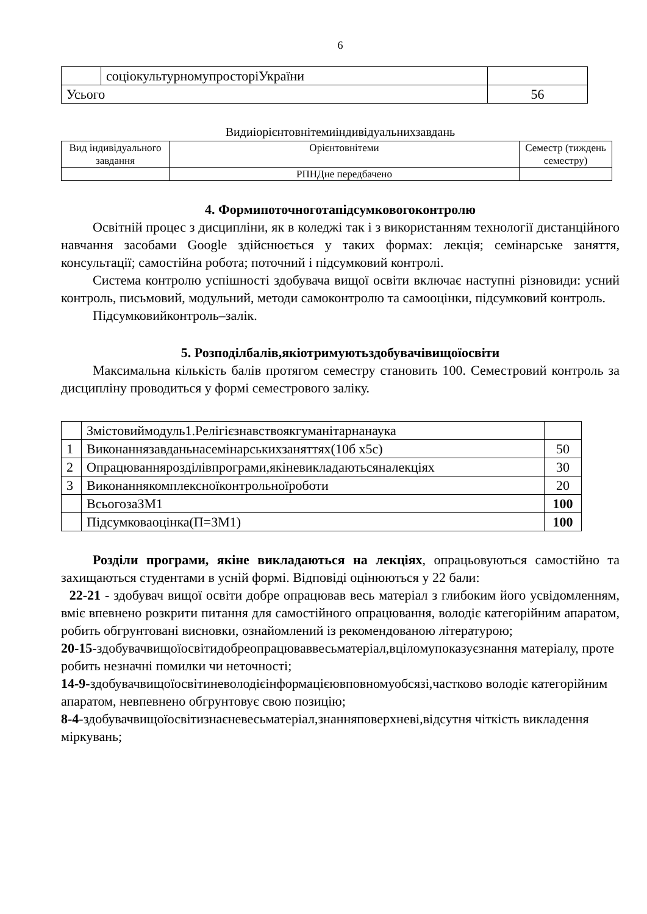6
| | соціокультурномупросторіУкраїни | |
| Усього | | 56 |
Видиіорієнтовнітемиіндивідуальнихзавдань
| Вид індивідуального завдання | Орієнтовнітеми | Семестр (тиждень семестру) |
| --- | --- | --- |
| | РПНДне передбачено | |
4. Формипоточноготапідсумковогоконтролю
Освітній процес з дисципліни, як в коледжі так і з використанням технології дистанційного навчання засобами Google здійснюється у таких формах: лекція; семінарське заняття, консультації; самостійна робота; поточний і підсумковий контролі.
Система контролю успішності здобувача вищої освіти включає наступні різновиди: усний контроль, письмовий, модульний, методи самоконтролю та самооцінки, підсумковий контроль.
Підсумковийконтроль–залік.
5. Розподілбалів,якіотримуютьздобувачівищоїосвіти
Максимальна кількість балів протягом семестру становить 100. Семестровий контроль за дисципліну проводиться у формі семестрового заліку.
| | Змістовиймодуль1.Релігієзнавствоякгуманітарнанаука | |
| 1 | Виконаннязавданьнасемінарськихзаняттях(10б х5с) | 50 |
| 2 | Опрацюваннярозділівпрограми,якіневикладаютьсяналекціях | 30 |
| 3 | Виконаннякомплексноїконтрольноїроботи | 20 |
| | ВсьогозаЗМ1 | 100 |
| | Підсумковаоцінка(П=ЗМ1) | 100 |
Розділи програми, якіне викладаються на лекціях, опрацьовуються самостійно та захищаються студентами в усній формі. Відповіді оцінюються у 22 бали:
22-21 - здобувач вищої освіти добре опрацював весь матеріал з глибоким його усвідомленням, вміє впевнено розкрити питання для самостійного опрацювання, володіє категорійним апаратом, робить обгрунтовані висновки, ознайомлений із рекомендованою літературою;
20-15-здобувачвищоїосвітидобреопрацюваввесьматеріал,вціломупоказуєзнання матеріалу, проте робить незначні помилки чи неточності;
14-9-здобувачвищоїосвітиневолодієінформацієювповномуобсязі,частково володіє категорійним апаратом, невпевнено обгрунтовує свою позицію;
8-4-здобувачвищоїосвітизнаєневесьматеріал,знанняповерхневі,відсутня чіткість викладення міркувань;